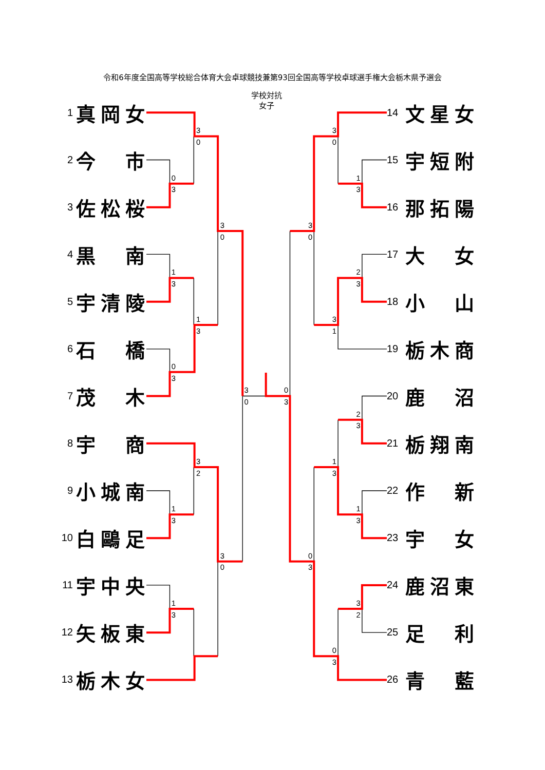令和6年度全国高等学校総合体育大会卓球競技兼第93回全国高等学校卓球選手権大会栃木県予選会
1 真 岡 女
2 今 市
3 佐 松 桜
4 黒 南
5 宇 清 陵
6 石 橋
7 茂 木
8 宇 商
9 小 城 南
10 白 鷗 足
11 宇 中 央
12 矢 板 東
13 栃 木 女
学校対抗
女子
3
0
0
3
3
0
1
3
1
3
0
3
3
0
3
2
1
3
3
0
1
3
3
0
1
3
3
0
2
3
3
1
0
3
2
3
1
3
1
3
0
3
3
2
0
3
14 文 星 女
15 宇 短 附
16 那 拓 陽
17 大 女
18 小 山
19 栃 木 商
20 鹿 沼
21 栃 翔 南
22 作 新
23 宇 女
24 鹿 沼 東
25 足 利
26 青 藍